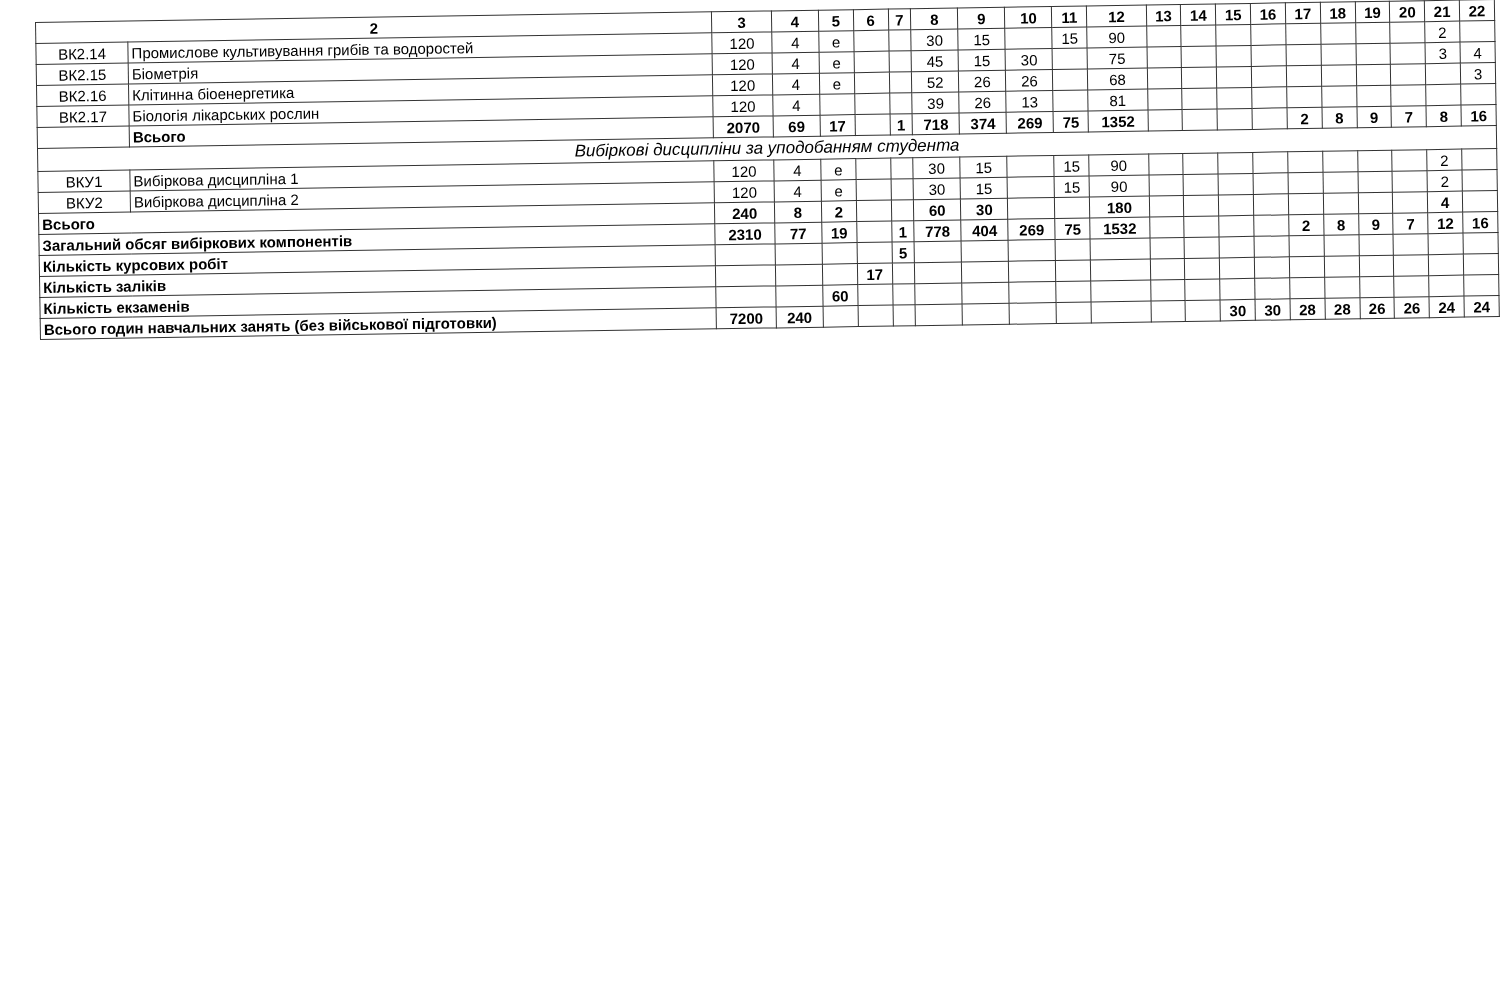| 2 | | 3 | 4 | 5 | 6 | 7 | 8 | 9 | 10 | 11 | 12 | 13 | 14 | 15 | 16 | 17 | 18 | 19 | 20 | 21 | 22 |
| --- | --- | --- | --- | --- | --- | --- | --- | --- | --- | --- | --- | --- | --- | --- | --- | --- | --- | --- | --- | --- | --- |
| ВК2.14 | Промислове культивування грибів та водоростей | 120 | 4 | е | | | 30 | 15 | | 15 | 90 | | | | | | | | | 2 | |
| ВК2.15 | Біометрія | 120 | 4 | е | | | 45 | 15 | 30 | | 75 | | | | | | | | | 3 | 4 |
| ВК2.16 | Клітинна біоенергетика | 120 | 4 | е | | | 52 | 26 | 26 | | 68 | | | | | | | | | | 3 |
| ВК2.17 | Біологія лікарських рослин | 120 | 4 | | | | 39 | 26 | 13 | | 81 | | | | | | | | | | |
| | Всього | 2070 | 69 | 17 | | 1 | 718 | 374 | 269 | 75 | 1352 | | | | | 2 | 8 | 9 | 7 | 8 | 16 |
| Вибіркові дисципліни за уподобанням студента | | | | | | | | | | | | | | | | | | | | | |
| ВКУ1 | Вибіркова дисципліна 1 | 120 | 4 | е | | | 30 | 15 | | 15 | 90 | | | | | | | | | 2 | |
| ВКУ2 | Вибіркова дисципліна 2 | 120 | 4 | е | | | 30 | 15 | | 15 | 90 | | | | | | | | | 2 | |
| Всього | | 240 | 8 | 2 | | | 60 | 30 | | | 180 | | | | | | | | | 4 | |
| Загальний обсяг вибіркових компонентів | | 2310 | 77 | 19 | | 1 | 778 | 404 | 269 | 75 | 1532 | | | | | 2 | 8 | 9 | 7 | 12 | 16 |
| Кількість курсових робіт | | | | | | 5 | | | | | | | | | | | | | | | |
| Кількість заліків | | | | | 17 | | | | | | | | | | | | | | | | |
| Кількість екзаменів | | | | 60 | | | | | | | | | | | | | | | | | |
| Всього годин навчальних занять (без військової підготовки) | | 7200 | 240 | | | | | | | | | | | 30 | 30 | 28 | 28 | 26 | 26 | 24 | 24 |